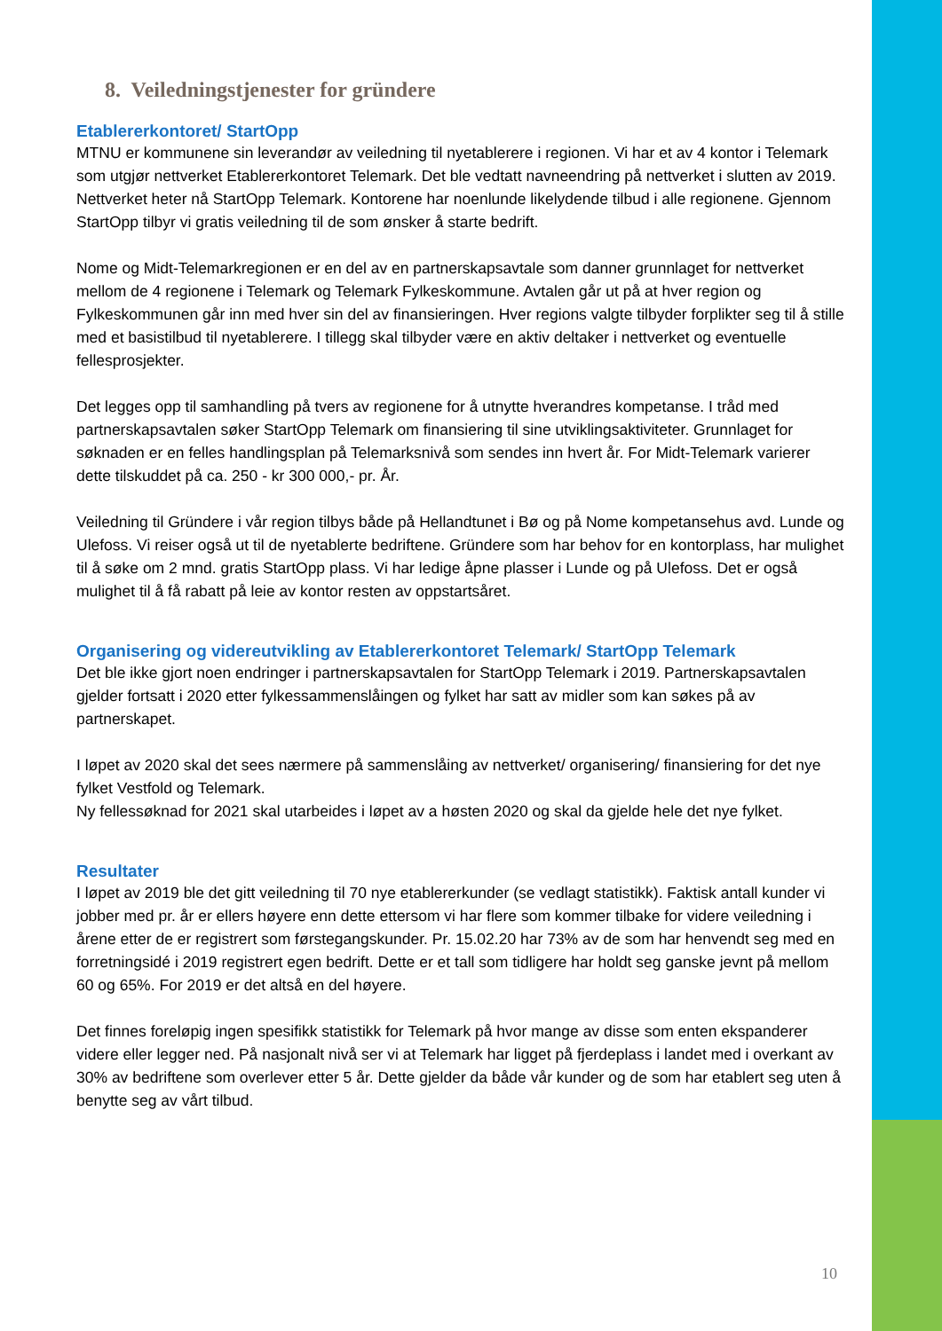8. Veiledningstjenester for gründere
Etablererkontoret/ StartOpp
MTNU er kommunene sin leverandør av veiledning til nyetablerere i regionen. Vi har et av 4 kontor i Telemark som utgjør nettverket Etablererkontoret Telemark. Det ble vedtatt navneendring på nettverket i slutten av 2019. Nettverket heter nå StartOpp Telemark. Kontorene har noenlunde likelydende tilbud i alle regionene. Gjennom StartOpp tilbyr vi gratis veiledning til de som ønsker å starte bedrift.
Nome og Midt-Telemarkregionen er en del av en partnerskapsavtale som danner grunnlaget for nettverket mellom de 4 regionene i Telemark og Telemark Fylkeskommune. Avtalen går ut på at hver region og Fylkeskommunen går inn med hver sin del av finansieringen. Hver regions valgte tilbyder forplikter seg til å stille med et basistilbud til nyetablerere. I tillegg skal tilbyder være en aktiv deltaker i nettverket og eventuelle fellesprosjekter.
Det legges opp til samhandling på tvers av regionene for å utnytte hverandres kompetanse. I tråd med partnerskapsavtalen søker StartOpp Telemark om finansiering til sine utviklingsaktiviteter. Grunnlaget for søknaden er en felles handlingsplan på Telemarksnivå som sendes inn hvert år. For Midt-Telemark varierer dette tilskuddet på ca. 250 - kr 300 000,- pr. År.
Veiledning til Gründere i vår region tilbys både på Hellandtunet i Bø og på Nome kompetansehus avd. Lunde og Ulefoss. Vi reiser også ut til de nyetablerte bedriftene. Gründere som har behov for en kontorplass, har mulighet til å søke om 2 mnd. gratis StartOpp plass. Vi har ledige åpne plasser i Lunde og på Ulefoss. Det er også mulighet til å få rabatt på leie av kontor resten av oppstartsåret.
Organisering og videreutvikling av Etablererkontoret Telemark/ StartOpp Telemark
Det ble ikke gjort noen endringer i partnerskapsavtalen for StartOpp Telemark i 2019. Partnerskapsavtalen gjelder fortsatt i 2020 etter fylkessammenslåingen og fylket har satt av midler som kan søkes på av partnerskapet.
I løpet av 2020 skal det sees nærmere på sammenslåing av nettverket/ organisering/ finansiering for det nye fylket Vestfold og Telemark.
Ny fellessøknad for 2021 skal utarbeides i løpet av a høsten 2020 og skal da gjelde hele det nye fylket.
Resultater
I løpet av 2019 ble det gitt veiledning til 70 nye etablererkunder (se vedlagt statistikk). Faktisk antall kunder vi jobber med pr. år er ellers høyere enn dette ettersom vi har flere som kommer tilbake for videre veiledning i årene etter de er registrert som førstegangskunder. Pr. 15.02.20 har 73% av de som har henvendt seg med en forretningsidé i 2019 registrert egen bedrift. Dette er et tall som tidligere har holdt seg ganske jevnt på mellom 60 og 65%. For 2019 er det altså en del høyere.
Det finnes foreløpig ingen spesifikk statistikk for Telemark på hvor mange av disse som enten ekspanderer videre eller legger ned. På nasjonalt nivå ser vi at Telemark har ligget på fjerdeplass i landet med i overkant av 30% av bedriftene som overlever etter 5 år. Dette gjelder da både vår kunder og de som har etablert seg uten å benytte seg av vårt tilbud.
10